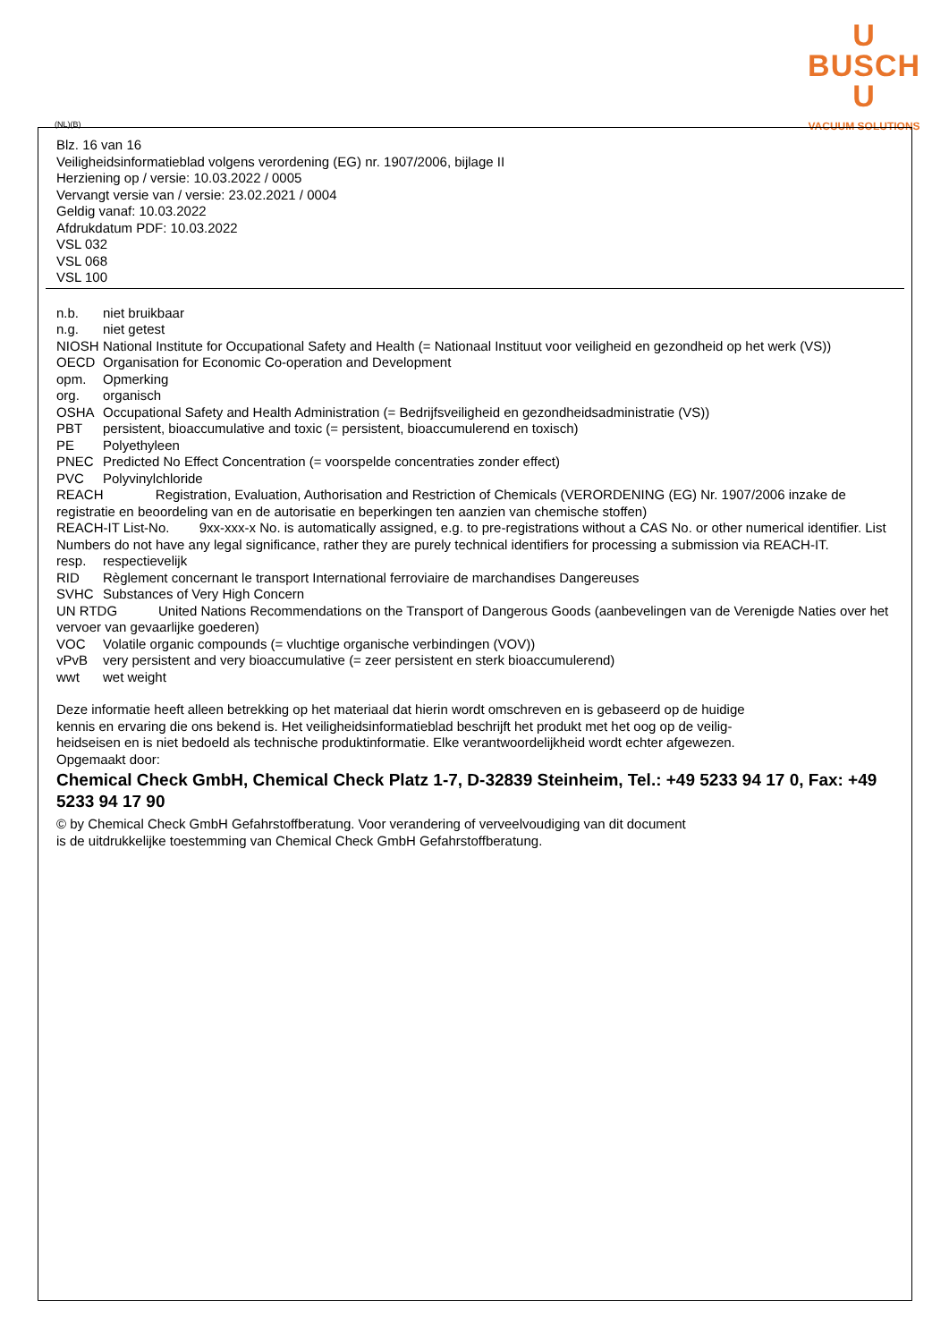U
BUSCH
U
VACUUM SOLUTIONS
(NL)(B)
Blz. 16 van 16
Veiligheidsinformatieblad volgens verordening (EG) nr. 1907/2006, bijlage II
Herziening op / versie: 10.03.2022 / 0005
Vervangt versie van / versie: 23.02.2021 / 0004
Geldig vanaf: 10.03.2022
Afdrukdatum PDF: 10.03.2022
VSL 032
VSL 068
VSL 100
n.b. niet bruikbaar
n.g. niet getest
NIOSH National Institute for Occupational Safety and Health (= Nationaal Instituut voor veiligheid en gezondheid op het werk (VS))
OECD Organisation for Economic Co-operation and Development
opm. Opmerking
org. organisch
OSHA Occupational Safety and Health Administration (= Bedrijfsveiligheid en gezondheidsadministratie (VS))
PBT persistent, bioaccumulative and toxic (= persistent, bioaccumulerend en toxisch)
PE Polyethyleen
PNEC Predicted No Effect Concentration (= voorspelde concentraties zonder effect)
PVC Polyvinylchloride
REACH Registration, Evaluation, Authorisation and Restriction of Chemicals (VERORDENING (EG) Nr. 1907/2006 inzake de registratie en beoordeling van en de autorisatie en beperkingen ten aanzien van chemische stoffen)
REACH-IT List-No. 9xx-xxx-x No. is automatically assigned, e.g. to pre-registrations without a CAS No. or other numerical identifier. List Numbers do not have any legal significance, rather they are purely technical identifiers for processing a submission via REACH-IT.
resp. respectievelijk
RID Règlement concernant le transport International ferroviaire de marchandises Dangereuses
SVHC Substances of Very High Concern
UN RTDG United Nations Recommendations on the Transport of Dangerous Goods (aanbevelingen van de Verenigde Naties over het vervoer van gevaarlijke goederen)
VOC Volatile organic compounds (= vluchtige organische verbindingen (VOV))
vPvB very persistent and very bioaccumulative (= zeer persistent en sterk bioaccumulerend)
wwt wet weight
Deze informatie heeft alleen betrekking op het materiaal dat hierin wordt omschreven en is gebaseerd op de huidige
kennis en ervaring die ons bekend is. Het veiligheidsinformatieblad beschrijft het produkt met het oog op de veilig-
heidseisen en is niet bedoeld als technische produktinformatie. Elke verantwoordelijkheid wordt echter afgewezen.
Opgemaakt door:
Chemical Check GmbH, Chemical Check Platz 1-7, D-32839 Steinheim, Tel.: +49 5233 94 17 0, Fax: +49 5233 94 17 90
© by Chemical Check GmbH Gefahrstoffberatung. Voor verandering of verveelvoudiging van dit document
is de uitdrukkelijke toestemming van Chemical Check GmbH Gefahrstoffberatung.